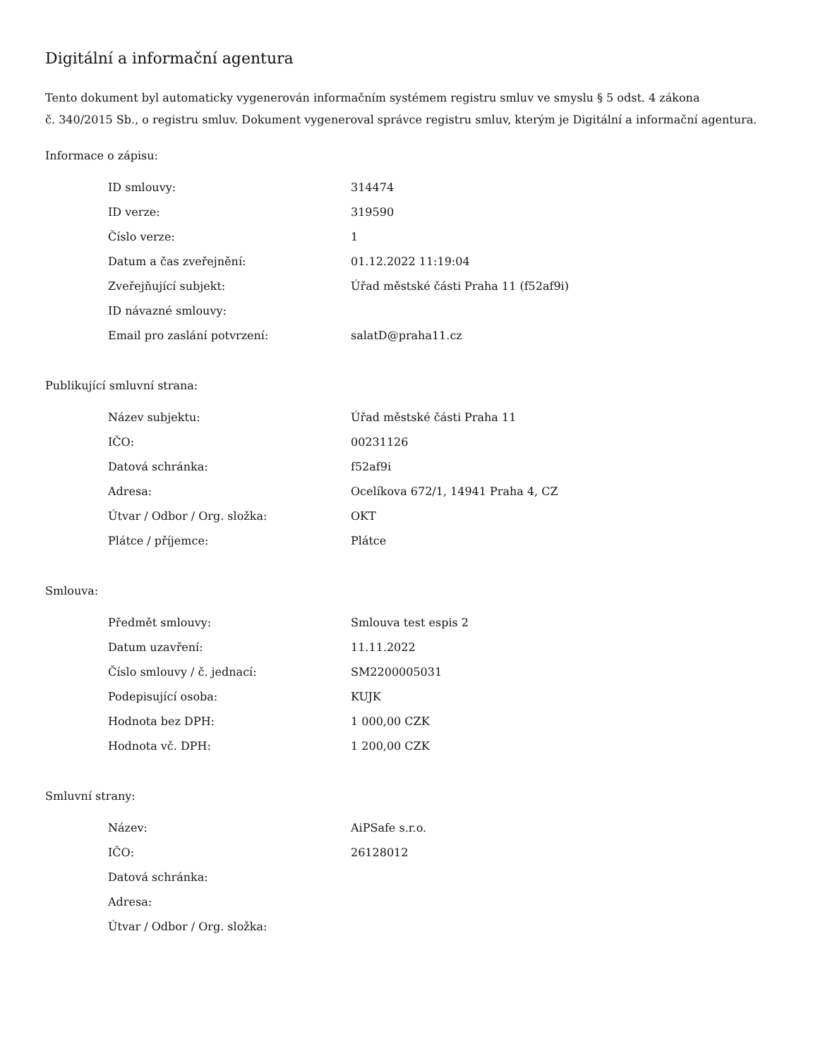Digitální a informační agentura
Tento dokument byl automaticky vygenerován informačním systémem registru smluv ve smyslu § 5 odst. 4 zákona
č. 340/2015 Sb., o registru smluv. Dokument vygeneroval správce registru smluv, kterým je Digitální a informační agentura.
Informace o zápisu:
| ID smlouvy: | 314474 |
| ID verze: | 319590 |
| Číslo verze: | 1 |
| Datum a čas zveřejnění: | 01.12.2022 11:19:04 |
| Zveřejňující subjekt: | Úřad městské části Praha 11 (f52af9i) |
| ID návazné smlouvy: | |
| Email pro zaslání potvrzení: | salatD@praha11.cz |
Publikující smluvní strana:
| Název subjektu: | Úřad městské části Praha 11 |
| IČO: | 00231126 |
| Datová schránka: | f52af9i |
| Adresa: | Ocelíkova 672/1, 14941 Praha 4, CZ |
| Útvar / Odbor / Org. složka: | OKT |
| Plátce / příjemce: | Plátce |
Smlouva:
| Předmět smlouvy: | Smlouva test espis 2 |
| Datum uzavření: | 11.11.2022 |
| Číslo smlouvy / č. jednací: | SM2200005031 |
| Podepisující osoba: | KUJK |
| Hodnota bez DPH: | 1 000,00 CZK |
| Hodnota vč. DPH: | 1 200,00 CZK |
Smluvní strany:
| Název: | AiPSafe s.r.o. |
| IČO: | 26128012 |
| Datová schránka: | |
| Adresa: | |
| Útvar / Odbor / Org. složka: | |